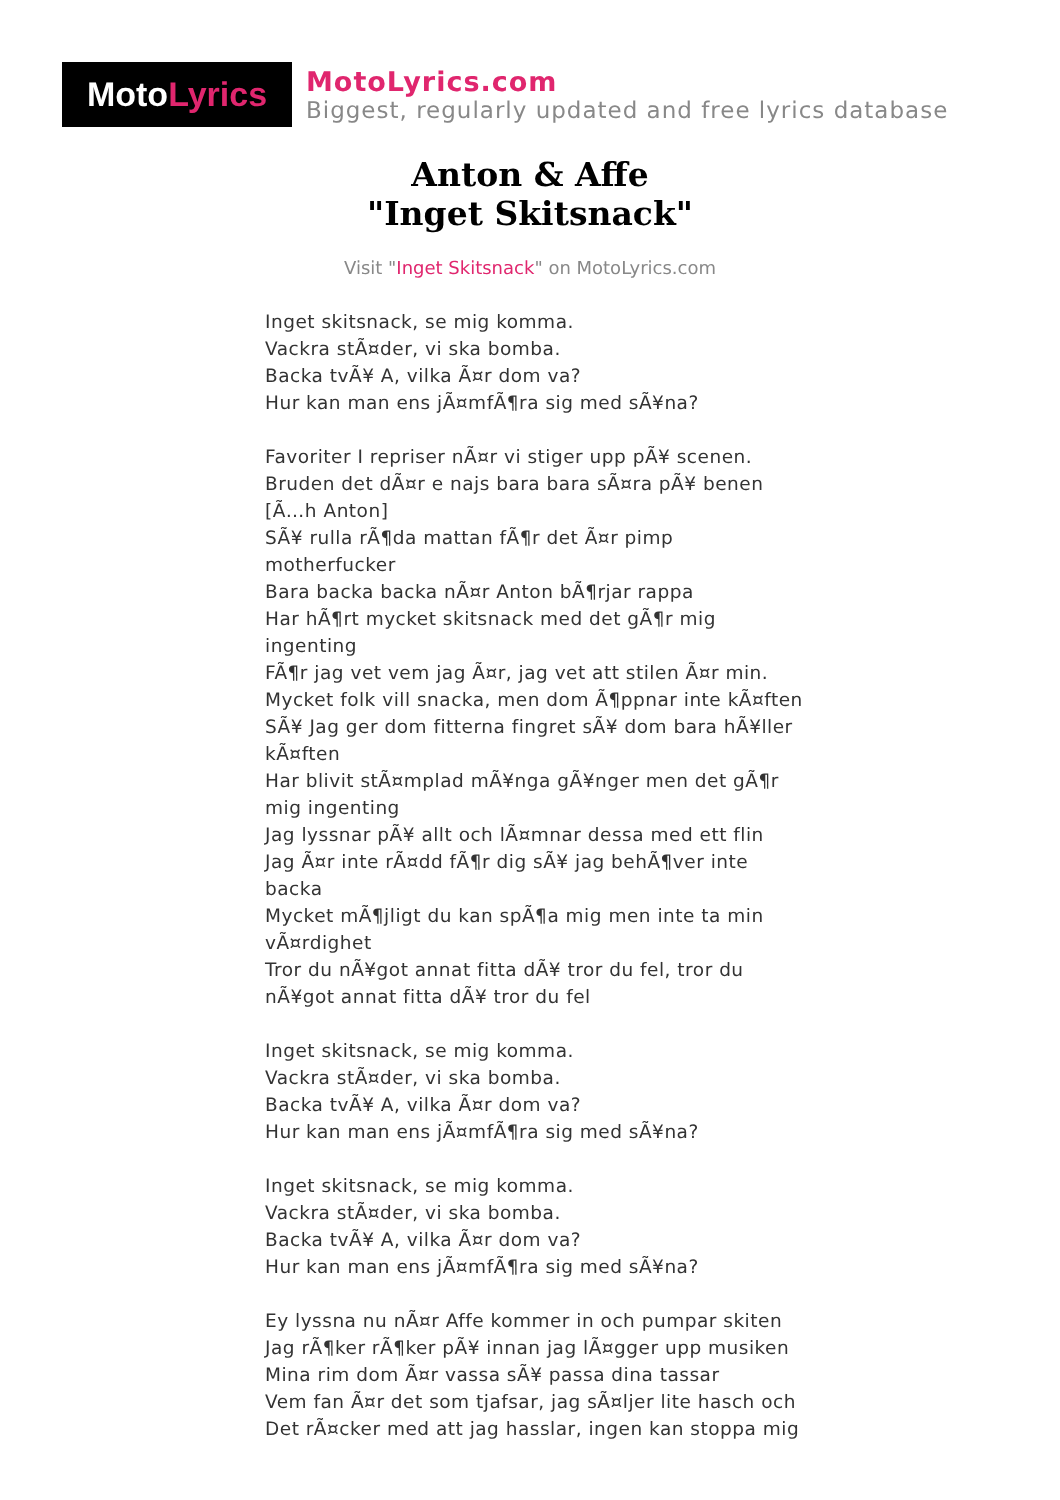Moto Lyrics
MotoLyrics.com
Biggest, regularly updated and free lyrics database
Anton & Affe
"Inget Skitsnack"
Visit "Inget Skitsnack" on MotoLyrics.com
Inget skitsnack, se mig komma.
Vackra stÃ¤der, vi ska bomba.
Backa tvÃ¥ A, vilka Ã¤r dom va?
Hur kan man ens jÃ¤mfÃ¶ra sig med sÃ¥na?
Favoriter I repriser nÃ¤r vi stiger upp pÃ¥ scenen.
Bruden det dÃ¤r e najs bara bara sÃ¤ra pÃ¥ benen
[Ã…h Anton]
SÃ¥ rulla rÃ¶da mattan fÃ¶r det Ã¤r pimp motherfucker
Bara backa backa nÃ¤r Anton bÃ¶rjar rappa
Har hÃ¶rt mycket skitsnack med det gÃ¶r mig ingenting
FÃ¶r jag vet vem jag Ã¤r, jag vet att stilen Ã¤r min.
Mycket folk vill snacka, men dom Ã¶ppnar inte kÃ¤ften
SÃ¥ Jag ger dom fitterna fingret sÃ¥ dom bara hÃ¥ller kÃ¤ften
Har blivit stÃ¤mplad mÃ¥nga gÃ¥nger men det gÃ¶r mig ingenting
Jag lyssnar pÃ¥ allt och lÃ¤mnar dessa med ett flin
Jag Ã¤r inte rÃ¤dd fÃ¶r dig sÃ¥ jag behÃ¶ver inte backa
Mycket mÃ¶jligt du kan spÃ¶a mig men inte ta min vÃ¤rdighet
Tror du nÃ¥got annat fitta dÃ¥ tror du fel, tror du nÃ¥got annat fitta dÃ¥ tror du fel
Inget skitsnack, se mig komma.
Vackra stÃ¤der, vi ska bomba.
Backa tvÃ¥ A, vilka Ã¤r dom va?
Hur kan man ens jÃ¤mfÃ¶ra sig med sÃ¥na?
Inget skitsnack, se mig komma.
Vackra stÃ¤der, vi ska bomba.
Backa tvÃ¥ A, vilka Ã¤r dom va?
Hur kan man ens jÃ¤mfÃ¶ra sig med sÃ¥na?
Ey lyssna nu nÃ¤r Affe kommer in och pumpar skiten
Jag rÃ¶ker rÃ¶ker pÃ¥ innan jag lÃ¤gger upp musiken
Mina rim dom Ã¤r vassa sÃ¥ passa dina tassar
Vem fan Ã¤r det som tjafsar, jag sÃ¤ljer lite hasch och
Det rÃ¤cker med att jag hasslar, ingen kan stoppa mig